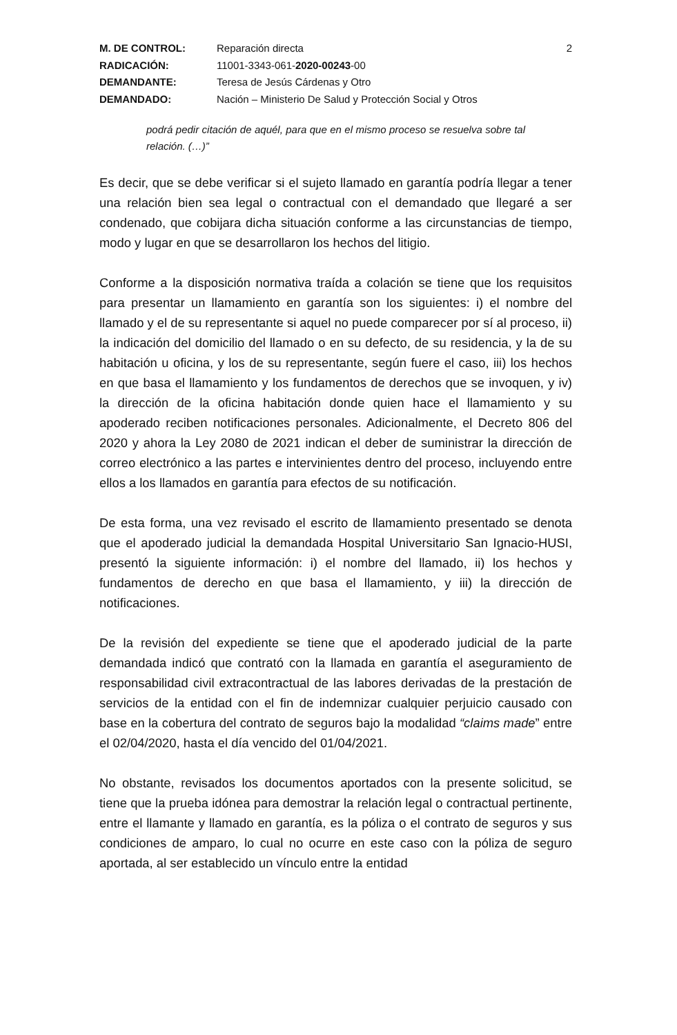M. DE CONTROL: Reparación directa 2 RADICACIÓN: 11001-3343-061-2020-00243-00 DEMANDANTE: Teresa de Jesús Cárdenas y Otro DEMANDADO: Nación – Ministerio De Salud y Protección Social y Otros
podrá pedir citación de aquél, para que en el mismo proceso se resuelva sobre tal relación. (…)”
Es decir, que se debe verificar si el sujeto llamado en garantía podría llegar a tener una relación bien sea legal o contractual con el demandado que llegaré a ser condenado, que cobijara dicha situación conforme a las circunstancias de tiempo, modo y lugar en que se desarrollaron los hechos del litigio.
Conforme a la disposición normativa traída a colación se tiene que los requisitos para presentar un llamamiento en garantía son los siguientes: i) el nombre del llamado y el de su representante si aquel no puede comparecer por sí al proceso, ii) la indicación del domicilio del llamado o en su defecto, de su residencia, y la de su habitación u oficina, y los de su representante, según fuere el caso, iii) los hechos en que basa el llamamiento y los fundamentos de derechos que se invoquen, y iv) la dirección de la oficina habitación donde quien hace el llamamiento y su apoderado reciben notificaciones personales. Adicionalmente, el Decreto 806 del 2020 y ahora la Ley 2080 de 2021 indican el deber de suministrar la dirección de correo electrónico a las partes e intervinientes dentro del proceso, incluyendo entre ellos a los llamados en garantía para efectos de su notificación.
De esta forma, una vez revisado el escrito de llamamiento presentado se denota que el apoderado judicial la demandada Hospital Universitario San Ignacio-HUSI, presentó la siguiente información: i) el nombre del llamado, ii) los hechos y fundamentos de derecho en que basa el llamamiento, y iii) la dirección de notificaciones.
De la revisión del expediente se tiene que el apoderado judicial de la parte demandada indicó que contrató con la llamada en garantía el aseguramiento de responsabilidad civil extracontractual de las labores derivadas de la prestación de servicios de la entidad con el fin de indemnizar cualquier perjuicio causado con base en la cobertura del contrato de seguros bajo la modalidad “claims made” entre el 02/04/2020, hasta el día vencido del 01/04/2021.
No obstante, revisados los documentos aportados con la presente solicitud, se tiene que la prueba idónea para demostrar la relación legal o contractual pertinente, entre el llamante y llamado en garantía, es la póliza o el contrato de seguros y sus condiciones de amparo, lo cual no ocurre en este caso con la póliza de seguro aportada, al ser establecido un vínculo entre la entidad